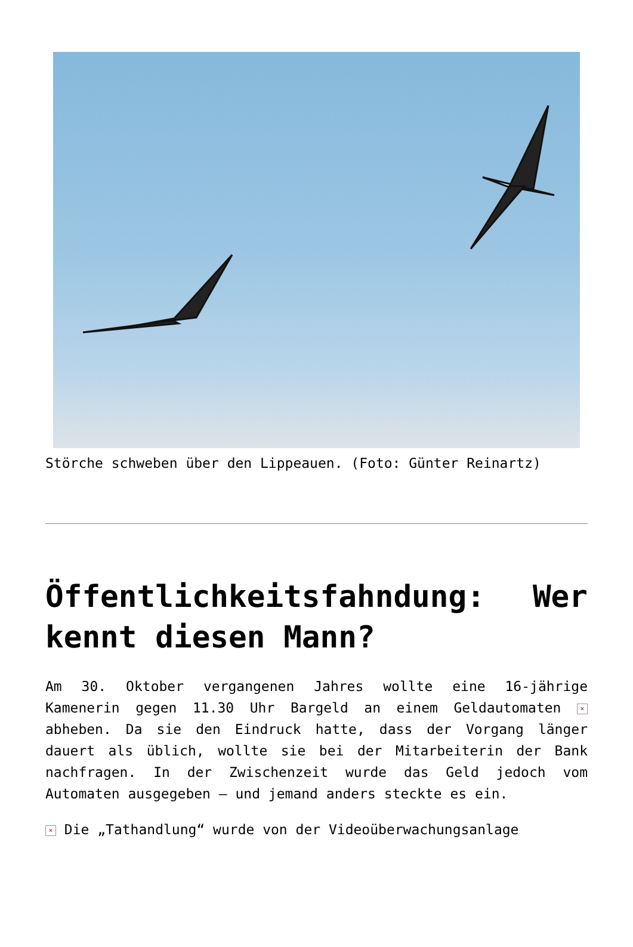Störche schweben über den Lippeauen. (Foto: Günter Reinartz)
Öffentlichkeitsfahndung: Wer kennt diesen Mann?
Am 30. Oktober vergangenen Jahres wollte eine 16-jährige Kamenerin gegen 11.30 Uhr Bargeld an einem Geldautomaten × abheben. Da sie den Eindruck hatte, dass der Vorgang länger dauert als üblich, wollte sie bei der Mitarbeiterin der Bank nachfragen. In der Zwischenzeit wurde das Geld jedoch vom Automaten ausgegeben – und jemand anders steckte es ein.
× Die „Tathandlung“ wurde von der Videoüberwachungsanlage